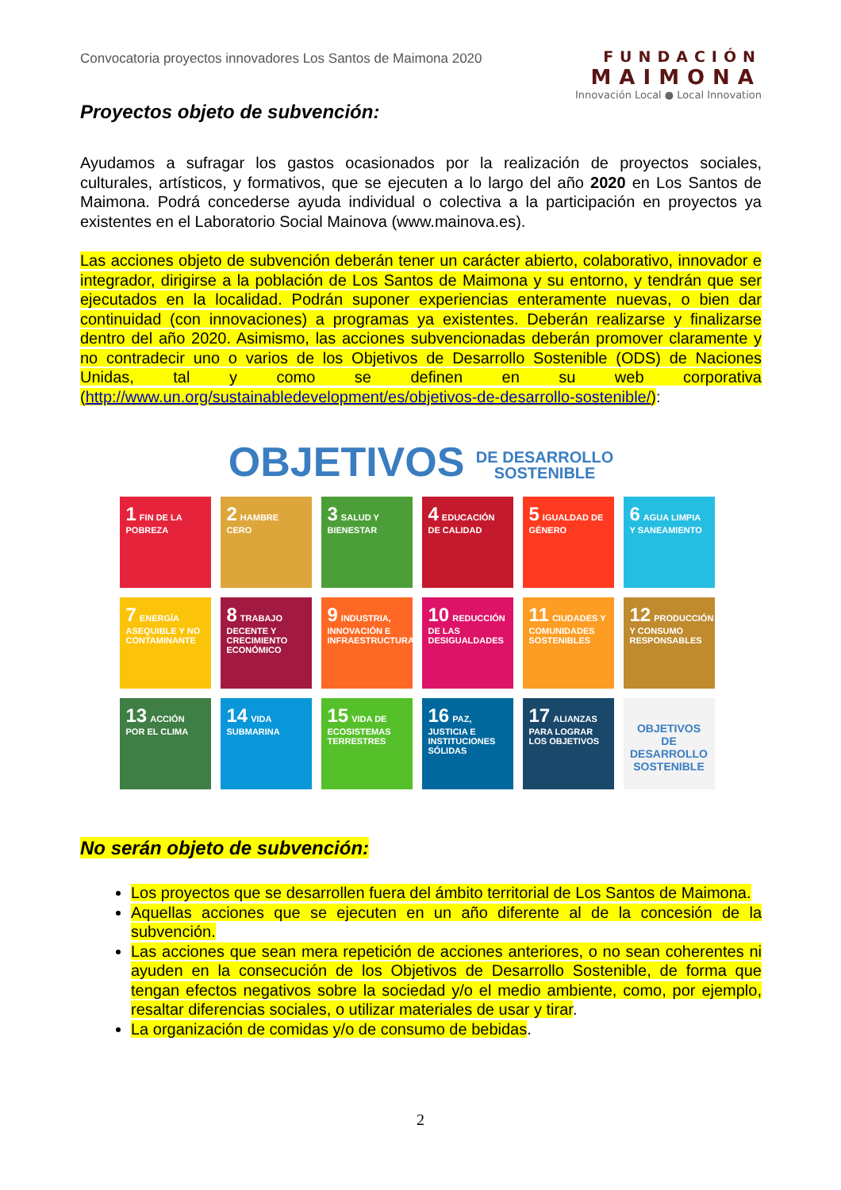Convocatoria proyectos innovadores Los Santos de Maimona 2020
FUNDACIÓN
MAIMONA
Innovación Local ● Local Innovation
Proyectos objeto de subvención:
Ayudamos a sufragar los gastos ocasionados por la realización de proyectos sociales, culturales, artísticos, y formativos, que se ejecuten a lo largo del año 2020 en Los Santos de Maimona. Podrá concederse ayuda individual o colectiva a la participación en proyectos ya existentes en el Laboratorio Social Mainova (www.mainova.es).
Las acciones objeto de subvención deberán tener un carácter abierto, colaborativo, innovador e integrador, dirigirse a la población de Los Santos de Maimona y su entorno, y tendrán que ser ejecutados en la localidad. Podrán suponer experiencias enteramente nuevas, o bien dar continuidad (con innovaciones) a programas ya existentes. Deberán realizarse y finalizarse dentro del año 2020. Asimismo, las acciones subvencionadas deberán promover claramente y no contradecir uno o varios de los Objetivos de Desarrollo Sostenible (ODS) de Naciones Unidas, tal y como se definen en su web corporativa (http://www.un.org/sustainabledevelopment/es/objetivos-de-desarrollo-sostenible/):
OBJETIVOS DE DESARROLLO
SOSTENIBLE
1 FIN DE LA POBREZA
2 HAMBRE CERO
3 SALUD Y BIENESTAR
4 EDUCACIÓN DE CALIDAD
5 IGUALDAD DE GÉNERO
6 AGUA LIMPIA Y SANEAMIENTO
7 ENERGÍA ASEQUIBLE Y NO CONTAMINANTE
8 TRABAJO DECENTE Y CRECIMIENTO ECONÓMICO
9 INDUSTRIA, INNOVACIÓN E INFRAESTRUCTURA
10 REDUCCIÓN DE LAS DESIGUALDADES
11 CIUDADES Y COMUNIDADES SOSTENIBLES
12 PRODUCCIÓN Y CONSUMO RESPONSABLES
13 ACCIÓN POR EL CLIMA
14 VIDA SUBMARINA
15 VIDA DE ECOSISTEMAS TERRESTRES
16 PAZ, JUSTICIA E INSTITUCIONES SÓLIDAS
17 ALIANZAS PARA LOGRAR LOS OBJETIVOS
OBJETIVOS DE DESARROLLO SOSTENIBLE
No serán objeto de subvención:
Los proyectos que se desarrollen fuera del ámbito territorial de Los Santos de Maimona.
Aquellas acciones que se ejecuten en un año diferente al de la concesión de la subvención.
Las acciones que sean mera repetición de acciones anteriores, o no sean coherentes ni ayuden en la consecución de los Objetivos de Desarrollo Sostenible, de forma que tengan efectos negativos sobre la sociedad y/o el medio ambiente, como, por ejemplo, resaltar diferencias sociales, o utilizar materiales de usar y tirar.
La organización de comidas y/o de consumo de bebidas.
2